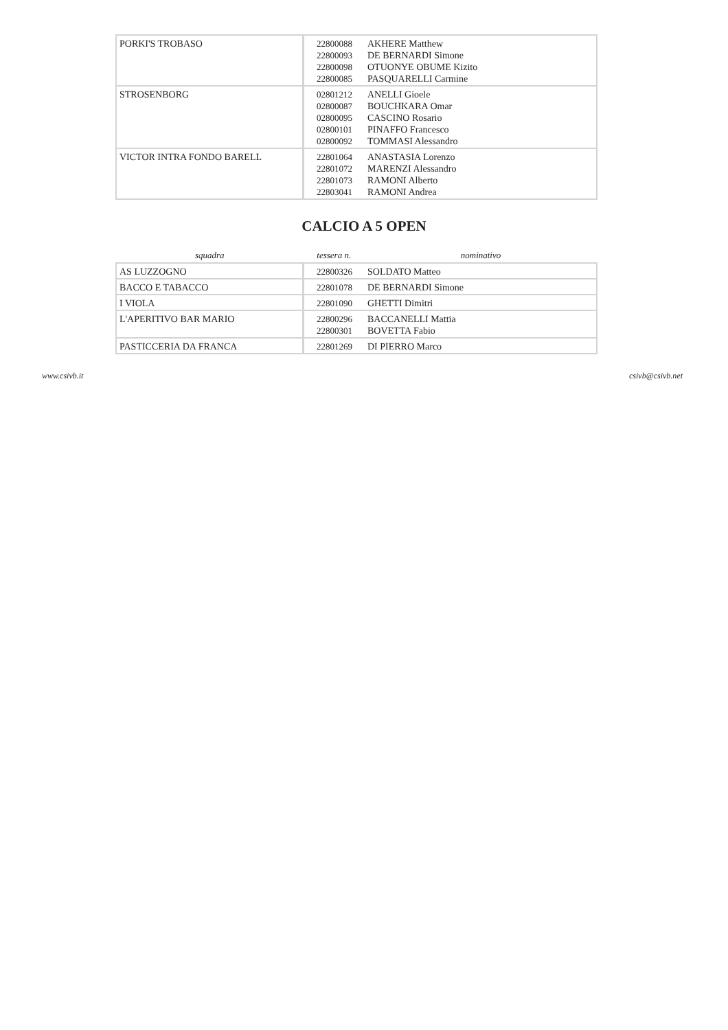| PORKI'S TROBASO | 22800088 22800093 22800098 22800085 | AKHERE Matthew DE BERNARDI Simone OTUONYE OBUME Kizito PASQUARELLI Carmine |
| STROSENBORG | 02801212 02800087 02800095 02800101 02800092 | ANELLI Gioele BOUCHKARA Omar CASCINO Rosario PINAFFO Francesco TOMMASI Alessandro |
| VICTOR INTRA FONDO BARELL | 22801064 22801072 22801073 22803041 | ANASTASIA Lorenzo MARENZI Alessandro RAMONI Alberto RAMONI Andrea |
CALCIO A 5 OPEN
| squadra | tessera n. | nominativo |
| --- | --- | --- |
| AS LUZZOGNO | 22800326 | SOLDATO Matteo |
| BACCO E TABACCO | 22801078 | DE BERNARDI Simone |
| I VIOLA | 22801090 | GHETTI Dimitri |
| L'APERITIVO BAR MARIO | 22800296 22800301 | BACCANELLI Mattia BOVETTA Fabio |
| PASTICCERIA DA FRANCA | 22801269 | DI PIERRO Marco |
www.csivb.it csivb@csivb.net